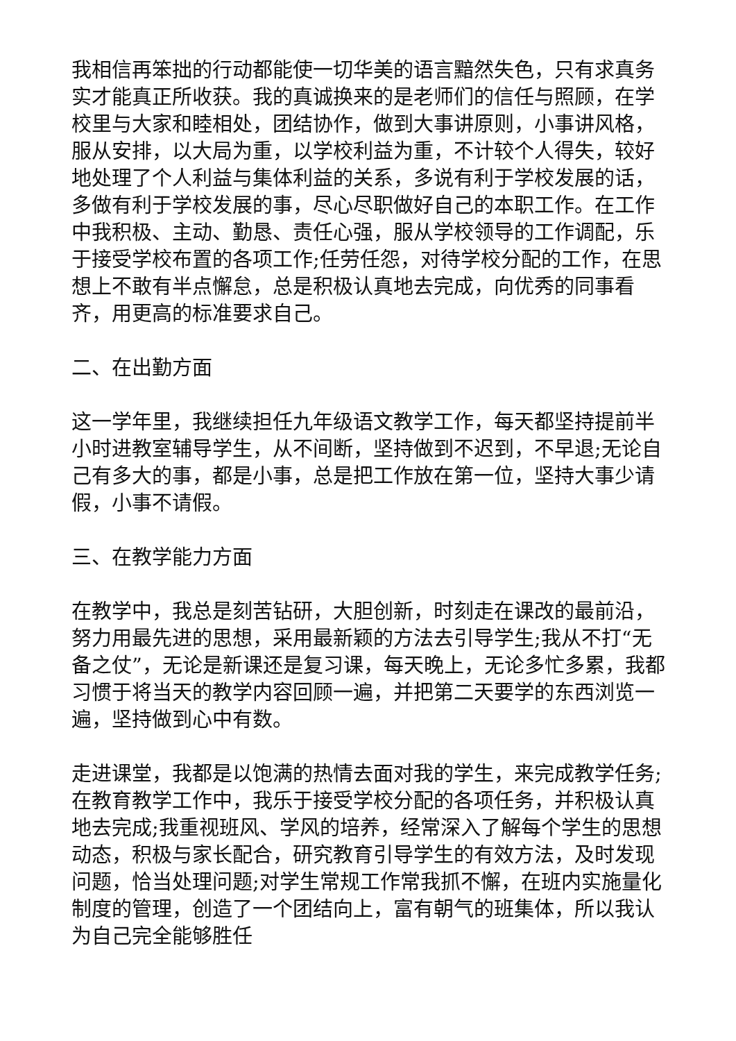我相信再笨拙的行动都能使一切华美的语言黯然失色，只有求真务实才能真正所收获。我的真诚换来的是老师们的信任与照顾，在学校里与大家和睦相处，团结协作，做到大事讲原则，小事讲风格，服从安排，以大局为重，以学校利益为重，不计较个人得失，较好地处理了个人利益与集体利益的关系，多说有利于学校发展的话，多做有利于学校发展的事，尽心尽职做好自己的本职工作。在工作中我积极、主动、勤恳、责任心强，服从学校领导的工作调配，乐于接受学校布置的各项工作;任劳任怨，对待学校分配的工作，在思想上不敢有半点懈怠，总是积极认真地去完成，向优秀的同事看齐，用更高的标准要求自己。
二、在出勤方面
这一学年里，我继续担任九年级语文教学工作，每天都坚持提前半小时进教室辅导学生，从不间断，坚持做到不迟到，不早退;无论自己有多大的事，都是小事，总是把工作放在第一位，坚持大事少请假，小事不请假。
三、在教学能力方面
在教学中，我总是刻苦钻研，大胆创新，时刻走在课改的最前沿，努力用最先进的思想，采用最新颖的方法去引导学生;我从不打“无备之仗”，无论是新课还是复习课，每天晚上，无论多忙多累，我都习惯于将当天的教学内容回顾一遍，并把第二天要学的东西浏览一遍，坚持做到心中有数。
走进课堂，我都是以饱满的热情去面对我的学生，来完成教学任务;在教育教学工作中，我乐于接受学校分配的各项任务，并积极认真地去完成;我重视班风、学风的培养，经常深入了解每个学生的思想动态，积极与家长配合，研究教育引导学生的有效方法，及时发现问题，恰当处理问题;对学生常规工作常我抓不懈，在班内实施量化制度的管理，创造了一个团结向上，富有朝气的班集体，所以我认为自己完全能够胜任